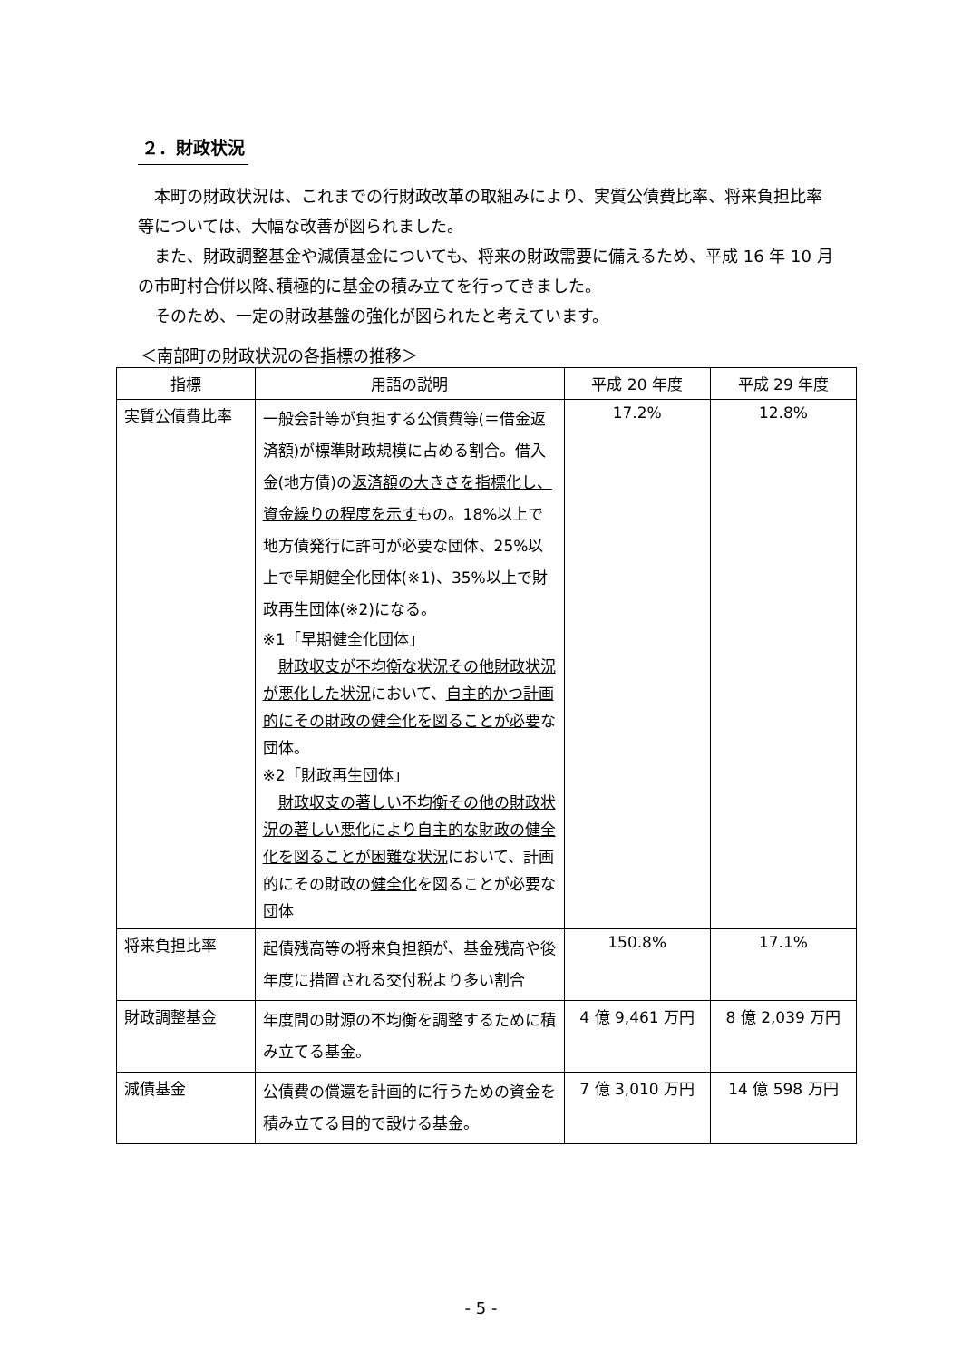２．財政状況
　本町の財政状況は、これまでの行財政改革の取組みにより、実質公債費比率、将来負担比率等については、大幅な改善が図られました。
　また、財政調整基金や減債基金についても、将来の財政需要に備えるため、平成 16 年 10 月の市町村合併以降､積極的に基金の積み立てを行ってきました。
　そのため、一定の財政基盤の強化が図られたと考えています。
＜南部町の財政状況の各指標の推移＞
| 指標 | 用語の説明 | 平成 20 年度 | 平成 29 年度 |
| --- | --- | --- | --- |
| 実質公債費比率 | 一般会計等が負担する公債費等(＝借金返済額)が標準財政規模に占める割合。借入金(地方債)の 返済額の大きさを指標化し、資金繰りの程度を示す もの。18%以上で地方債発行に許可が必要な団体、25%以上で早期健全化団体(※1)、35%以上で財政再生団体(※2)になる。 ※1「早期健全化団体」 財政収支が不均衡な状況その他財政状況が悪化した状況 において、 自主的かつ計画的にその財政の健全化を図ることが必要 な団体。 ※2「財政再生団体」 財政収支の著しい不均衡その他の財政状況の著しい悪化により自主的な財政の健全化を図ることが困難な状況 において、計画的にその財政の 健全化 を図ることが必要な団体 | 17.2% | 12.8% |
| 将来負担比率 | 起債残高等の将来負担額が、基金残高や後年度に措置される交付税より多い割合 | 150.8% | 17.1% |
| 財政調整基金 | 年度間の財源の不均衡を調整するために積み立てる基金。 | 4 億 9,461 万円 | 8 億 2,039 万円 |
| 減債基金 | 公債費の償還を計画的に行うための資金を積み立てる目的で設ける基金。 | 7 億 3,010 万円 | 14 億 598 万円 |
- 5 -